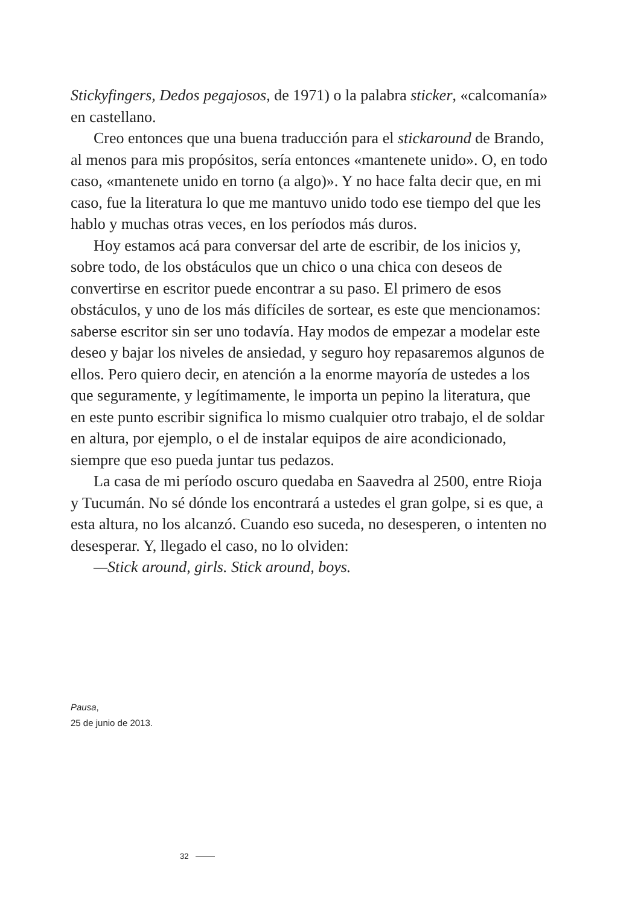Stickyfingers, Dedos pegajosos, de 1971) o la palabra sticker, «calcomanía» en castellano.
Creo entonces que una buena traducción para el stickaround de Brando, al menos para mis propósitos, sería entonces «mantenete unido». O, en todo caso, «mantenete unido en torno (a algo)». Y no hace falta decir que, en mi caso, fue la literatura lo que me mantuvo unido todo ese tiempo del que les hablo y muchas otras veces, en los períodos más duros.
Hoy estamos acá para conversar del arte de escribir, de los inicios y, sobre todo, de los obstáculos que un chico o una chica con deseos de convertirse en escritor puede encontrar a su paso. El primero de esos obstáculos, y uno de los más difíciles de sortear, es este que mencionamos: saberse escritor sin ser uno todavía. Hay modos de empezar a modelar este deseo y bajar los niveles de ansiedad, y seguro hoy repasaremos algunos de ellos. Pero quiero decir, en atención a la enorme mayoría de ustedes a los que seguramente, y legítimamente, le importa un pepino la literatura, que en este punto escribir significa lo mismo cualquier otro trabajo, el de soldar en altura, por ejemplo, o el de instalar equipos de aire acondicionado, siempre que eso pueda juntar tus pedazos.
La casa de mi período oscuro quedaba en Saavedra al 2500, entre Rioja y Tucumán. No sé dónde los encontrará a ustedes el gran golpe, si es que, a esta altura, no los alcanzó. Cuando eso suceda, no desesperen, o intenten no desesperar. Y, llegado el caso, no lo olviden:
—Stick around, girls. Stick around, boys.
Pausa,
25 de junio de 2013.
32